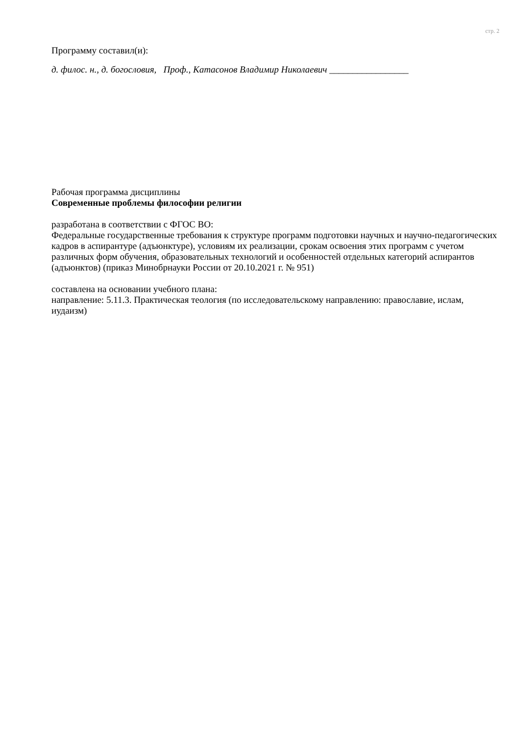стр. 2
Программу составил(и):
д. филос. н., д. богословия, Проф., Катасонов Владимир Николаевич _________________
Рабочая программа дисциплины
Современные проблемы философии религии
разработана в соответствии с ФГОС ВО:
Федеральные государственные требования к структуре программ подготовки научных и научно-педагогических кадров в аспирантуре (адъюнктуре), условиям их реализации, срокам освоения этих программ с учетом различных форм обучения, образовательных технологий и особенностей отдельных категорий аспирантов (адъюнктов) (приказ Минобрнауки России от 20.10.2021 г. № 951)
составлена на основании учебного плана:
направление: 5.11.3. Практическая теология (по исследовательскому направлению: православие, ислам, иудаизм)